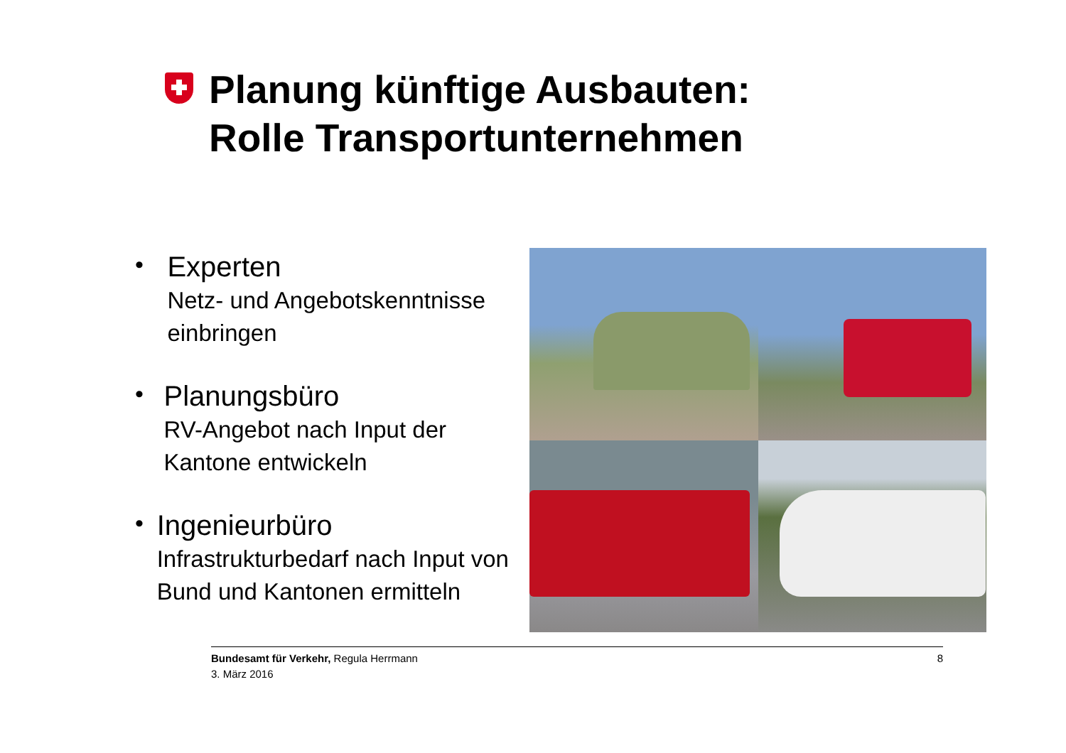Planung künftige Ausbauten:
Rolle Transportunternehmen
•
Experten
Netz- und Angebotskenntnisse einbringen
•
Planungsbüro
RV-Angebot nach Input der Kantone entwickeln
•
Ingenieurbüro
Infrastrukturbedarf nach Input von Bund und Kantonen ermitteln
Bundesamt für Verkehr, Regula Herrmann
3. März 2016
8